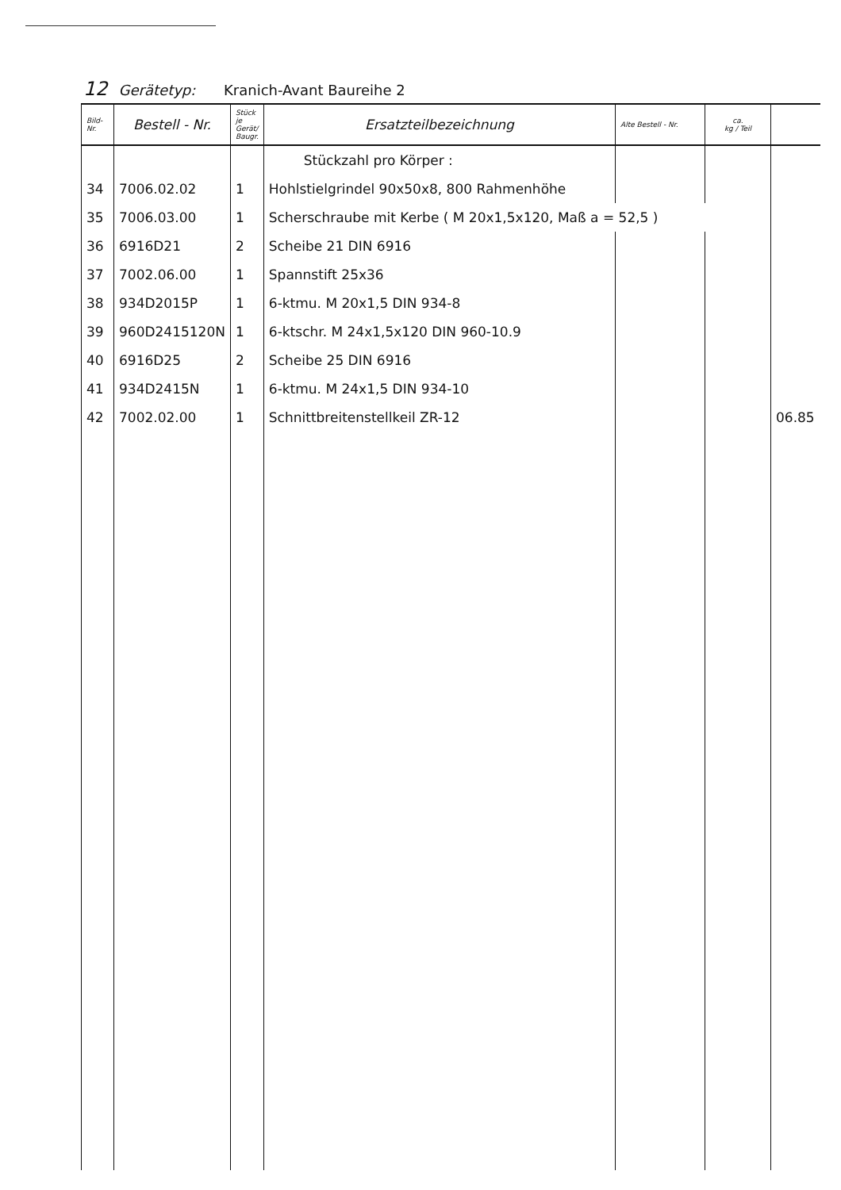12 Gerätetyp: Kranich-Avant Baureihe 2
| Bild- Nr. | Bestell - Nr. | Stück je Gerät/ Baugr. | Ersatzteilbezeichnung | Alte Bestell - Nr. | ca. kg / Teil | |
| --- | --- | --- | --- | --- | --- | --- |
| | | | Stückzahl pro Körper : | | | |
| 34 | 7006.02.02 | 1 | Hohlstielgrindel 90x50x8, 800 Rahmenhöhe | | | |
| 35 | 7006.03.00 | 1 | Scherschraube mit Kerbe ( M 20x1,5x120, Maß a = 52,5 ) | | | |
| 36 | 6916D21 | 2 | Scheibe 21 DIN 6916 | | | |
| 37 | 7002.06.00 | 1 | Spannstift 25x36 | | | |
| 38 | 934D2015P | 1 | 6-ktmu. M 20x1,5 DIN 934-8 | | | |
| 39 | 960D2415120N | 1 | 6-ktschr. M 24x1,5x120 DIN 960-10.9 | | | |
| 40 | 6916D25 | 2 | Scheibe 25 DIN 6916 | | | |
| 41 | 934D2415N | 1 | 6-ktmu. M 24x1,5 DIN 934-10 | | | |
| 42 | 7002.02.00 | 1 | Schnittbreitenstellkeil ZR-12 | | | 06.85 |